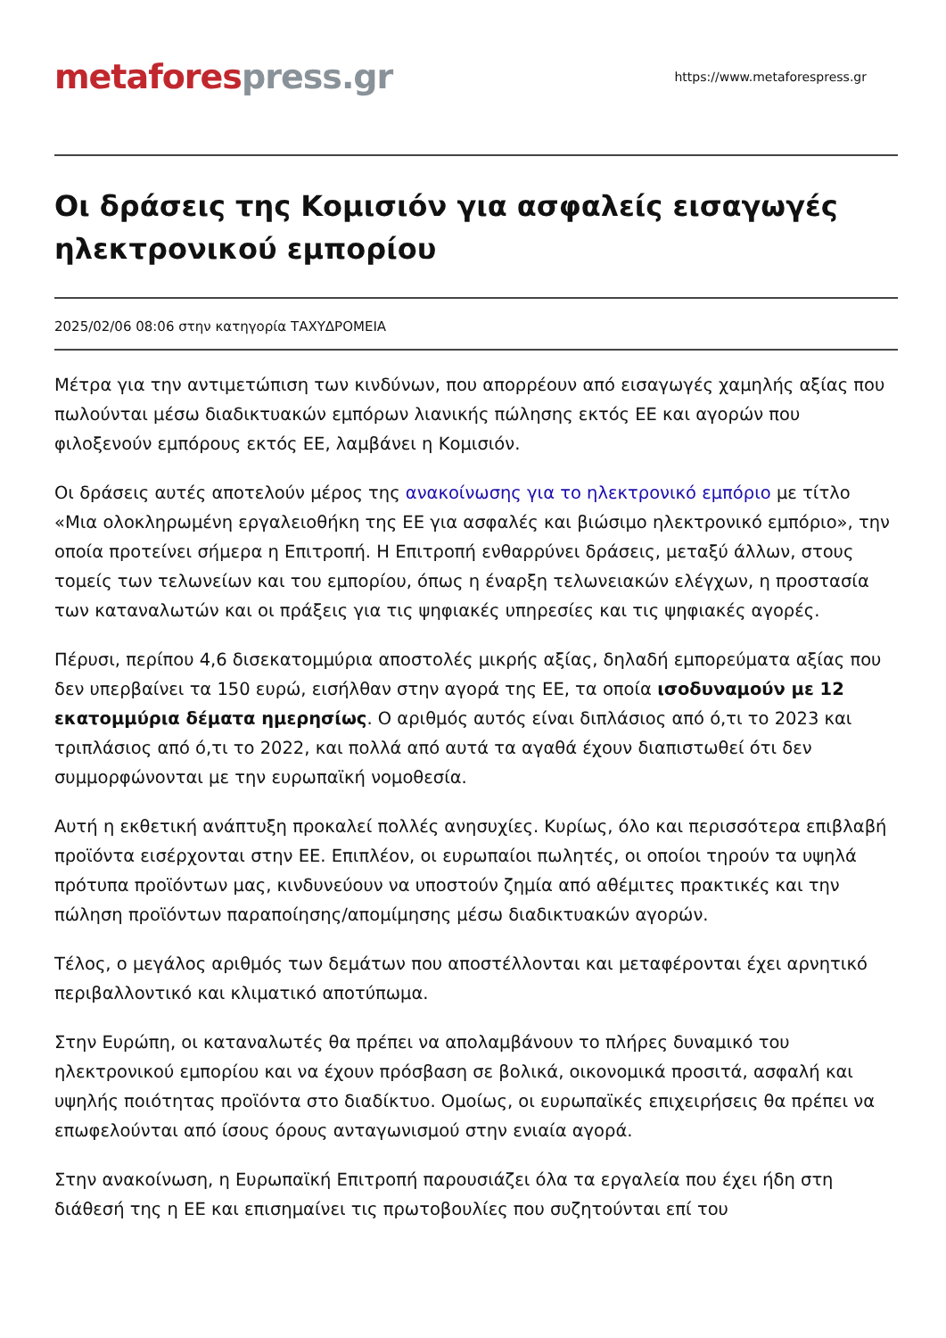metafores press.gr
https://www.metaforespress.gr
Οι δράσεις της Κομισιόν για ασφαλείς εισαγωγές ηλεκτρονικού εμπορίου
2025/02/06 08:06 στην κατηγορία ΤΑΧΥΔΡΟΜΕΙΑ
Μέτρα για την αντιμετώπιση των κινδύνων, που απορρέουν από εισαγωγές χαμηλής αξίας που πωλούνται μέσω διαδικτυακών εμπόρων λιανικής πώλησης εκτός ΕΕ και αγορών που φιλοξενούν εμπόρους εκτός ΕΕ, λαμβάνει η Κομισιόν.
Οι δράσεις αυτές αποτελούν μέρος της ανακοίνωσης για το ηλεκτρονικό εμπόριο με τίτλο «Μια ολοκληρωμένη εργαλειοθήκη της ΕΕ για ασφαλές και βιώσιμο ηλεκτρονικό εμπόριο», την οποία προτείνει σήμερα η Επιτροπή. Η Επιτροπή ενθαρρύνει δράσεις, μεταξύ άλλων, στους τομείς των τελωνείων και του εμπορίου, όπως η έναρξη τελωνειακών ελέγχων, η προστασία των καταναλωτών και οι πράξεις για τις ψηφιακές υπηρεσίες και τις ψηφιακές αγορές.
Πέρυσι, περίπου 4,6 δισεκατομμύρια αποστολές μικρής αξίας, δηλαδή εμπορεύματα αξίας που δεν υπερβαίνει τα 150 ευρώ, εισήλθαν στην αγορά της ΕΕ, τα οποία ισοδυναμούν με 12 εκατομμύρια δέματα ημερησίως. Ο αριθμός αυτός είναι διπλάσιος από ό,τι το 2023 και τριπλάσιος από ό,τι το 2022, και πολλά από αυτά τα αγαθά έχουν διαπιστωθεί ότι δεν συμμορφώνονται με την ευρωπαϊκή νομοθεσία.
Αυτή η εκθετική ανάπτυξη προκαλεί πολλές ανησυχίες. Κυρίως, όλο και περισσότερα επιβλαβή προϊόντα εισέρχονται στην ΕΕ. Επιπλέον, οι ευρωπαίοι πωλητές, οι οποίοι τηρούν τα υψηλά πρότυπα προϊόντων μας, κινδυνεύουν να υποστούν ζημία από αθέμιτες πρακτικές και την πώληση προϊόντων παραποίησης/απομίμησης μέσω διαδικτυακών αγορών.
Τέλος, ο μεγάλος αριθμός των δεμάτων που αποστέλλονται και μεταφέρονται έχει αρνητικό περιβαλλοντικό και κλιματικό αποτύπωμα.
Στην Ευρώπη, οι καταναλωτές θα πρέπει να απολαμβάνουν το πλήρες δυναμικό του ηλεκτρονικού εμπορίου και να έχουν πρόσβαση σε βολικά, οικονομικά προσιτά, ασφαλή και υψηλής ποιότητας προϊόντα στο διαδίκτυο. Ομοίως, οι ευρωπαϊκές επιχειρήσεις θα πρέπει να επωφελούνται από ίσους όρους ανταγωνισμού στην ενιαία αγορά.
Στην ανακοίνωση, η Ευρωπαϊκή Επιτροπή παρουσιάζει όλα τα εργαλεία που έχει ήδη στη διάθεσή της η ΕΕ και επισημαίνει τις πρωτοβουλίες που συζητούνται επί του